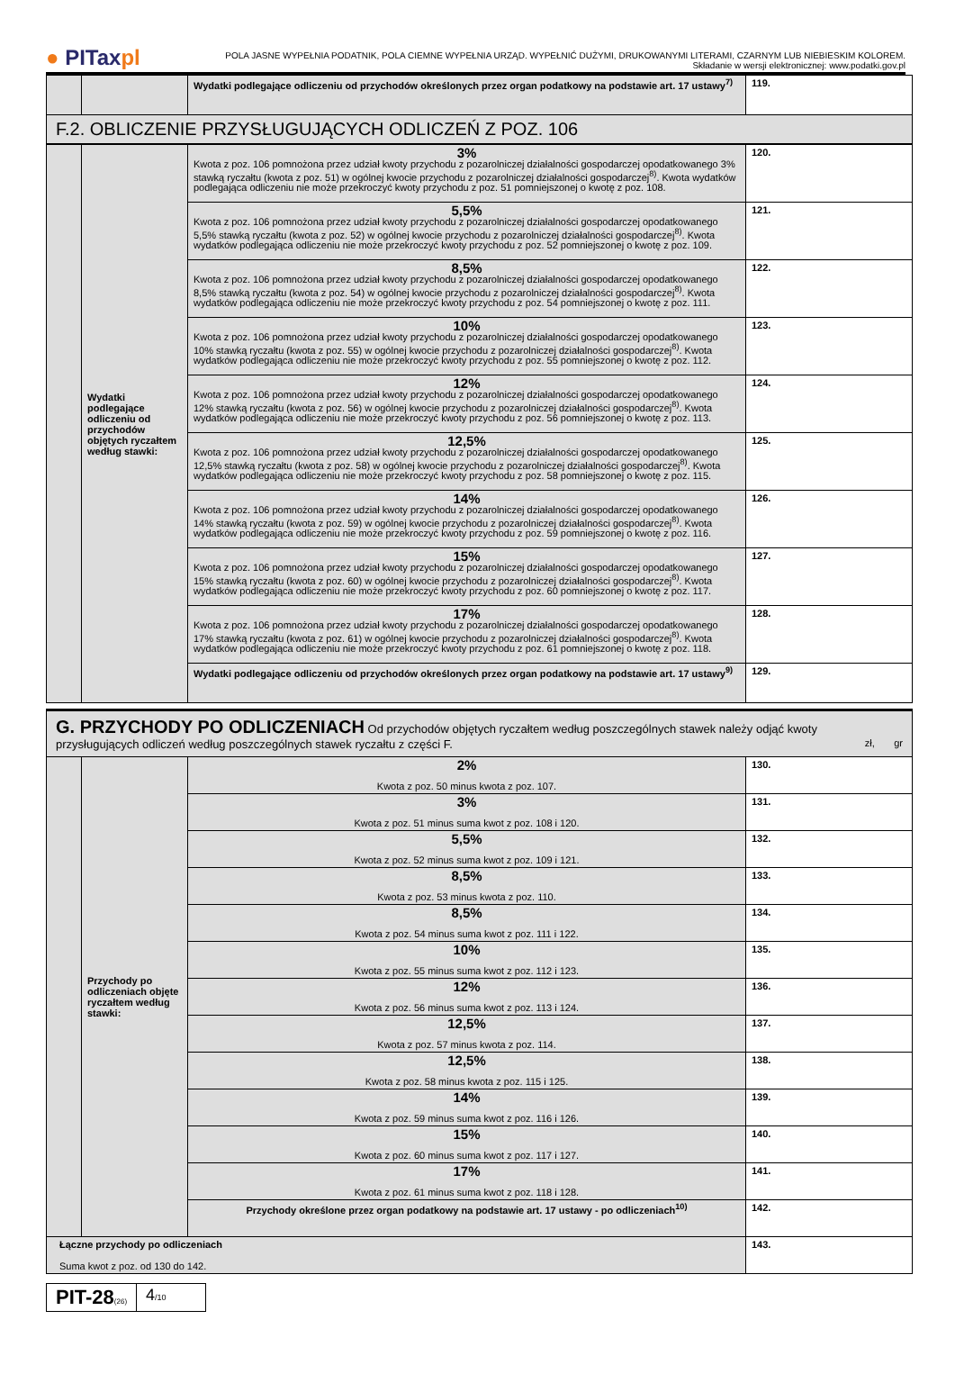● PITaxpl
POLA JASNE WYPEŁNIA PODATNIK, POLA CIEMNE WYPEŁNIA URZĄD. WYPEŁNIĆ DUŻYMI, DRUKOWANYMI LITERAMI, CZARNYM LUB NIEBIESKIM KOLOREM.
Składanie w wersji elektronicznej: www.podatki.gov.pl
| | | Wydatki podlegające odliczeniu od przychodów określonych przez organ podatkowy na podstawie art. 17 ustawy<sup>7)</sup> | 119. |
F.2. OBLICZENIE PRZYSŁUGUJĄCYCH ODLICZEŃ Z POZ. 106
| | Wydatki podlegające odliczeniu od przychodów objętych ryczałtem według stawki: | 3% Kwota z poz. 106 pomnożona przez udział kwoty przychodu z pozarolniczej działalności gospodarczej opodatkowanego 3% stawką ryczałtu (kwota z poz. 51) w ogólnej kwocie przychodu z pozarolniczej działalności gospodarczej<sup>8)</sup>. Kwota wydatków podlegająca odliczeniu nie może przekroczyć kwoty przychodu z poz. 51 pomniejszonej o kwotę z poz. 108. | 120. |
| | | 5,5% Kwota z poz. 106 pomnożona przez udział kwoty przychodu z pozarolniczej działalności gospodarczej opodatkowanego 5,5% stawką ryczałtu (kwota z poz. 52) w ogólnej kwocie przychodu z pozarolniczej działalności gospodarczej<sup>8)</sup>. Kwota wydatków podlegająca odliczeniu nie może przekroczyć kwoty przychodu z poz. 52 pomniejszonej o kwotę z poz. 109. | 121. |
| | | 8,5% Kwota z poz. 106 pomnożona przez udział kwoty przychodu z pozarolniczej działalności gospodarczej opodatkowanego 8,5% stawką ryczałtu (kwota z poz. 54) w ogólnej kwocie przychodu z pozarolniczej działalności gospodarczej<sup>8)</sup>. Kwota wydatków podlegająca odliczeniu nie może przekroczyć kwoty przychodu z poz. 54 pomniejszonej o kwotę z poz. 111. | 122. |
| | | 10% Kwota z poz. 106 pomnożona przez udział kwoty przychodu z pozarolniczej działalności gospodarczej opodatkowanego 10% stawką ryczałtu (kwota z poz. 55) w ogólnej kwocie przychodu z pozarolniczej działalności gospodarczej<sup>8)</sup>. Kwota wydatków podlegająca odliczeniu nie może przekroczyć kwoty przychodu z poz. 55 pomniejszonej o kwotę z poz. 112. | 123. |
| | | 12% Kwota z poz. 106 pomnożona przez udział kwoty przychodu z pozarolniczej działalności gospodarczej opodatkowanego 12% stawką ryczałtu (kwota z poz. 56) w ogólnej kwocie przychodu z pozarolniczej działalności gospodarczej<sup>8)</sup>. Kwota wydatków podlegająca odliczeniu nie może przekroczyć kwoty przychodu z poz. 56 pomniejszonej o kwotę z poz. 113. | 124. |
| | | 12,5% Kwota z poz. 106 pomnożona przez udział kwoty przychodu z pozarolniczej działalności gospodarczej opodatkowanego 12,5% stawką ryczałtu (kwota z poz. 58) w ogólnej kwocie przychodu z pozarolniczej działalności gospodarczej<sup>8)</sup>. Kwota wydatków podlegająca odliczeniu nie może przekroczyć kwoty przychodu z poz. 58 pomniejszonej o kwotę z poz. 115. | 125. |
| | | 14% Kwota z poz. 106 pomnożona przez udział kwoty przychodu z pozarolniczej działalności gospodarczej opodatkowanego 14% stawką ryczałtu (kwota z poz. 59) w ogólnej kwocie przychodu z pozarolniczej działalności gospodarczej<sup>8)</sup>. Kwota wydatków podlegająca odliczeniu nie może przekroczyć kwoty przychodu z poz. 59 pomniejszonej o kwotę z poz. 116. | 126. |
| | | 15% Kwota z poz. 106 pomnożona przez udział kwoty przychodu z pozarolniczej działalności gospodarczej opodatkowanego 15% stawką ryczałtu (kwota z poz. 60) w ogólnej kwocie przychodu z pozarolniczej działalności gospodarczej<sup>8)</sup>. Kwota wydatków podlegająca odliczeniu nie może przekroczyć kwoty przychodu z poz. 60 pomniejszonej o kwotę z poz. 117. | 127. |
| | | 17% Kwota z poz. 106 pomnożona przez udział kwoty przychodu z pozarolniczej działalności gospodarczej opodatkowanego 17% stawką ryczałtu (kwota z poz. 61) w ogólnej kwocie przychodu z pozarolniczej działalności gospodarczej<sup>8)</sup>. Kwota wydatków podlegająca odliczeniu nie może przekroczyć kwoty przychodu z poz. 61 pomniejszonej o kwotę z poz. 118. | 128. |
| | | Wydatki podlegające odliczeniu od przychodów określonych przez organ podatkowy na podstawie art. 17 ustawy<sup>9)</sup> | 129. |
G. PRZYCHODY PO ODLICZENIACH Od przychodów objętych ryczałtem według poszczególnych stawek należy odjąć kwoty przysługujących odliczeń według poszczególnych stawek ryczałtu z części F. zł, gr
| | Przychody po odliczeniach objęte ryczałtem według stawki: | 2% Kwota z poz. 50 minus kwota z poz. 107. | 130. |
| | | 3% Kwota z poz. 51 minus suma kwot z poz. 108 i 120. | 131. |
| | | 5,5% Kwota z poz. 52 minus suma kwot z poz. 109 i 121. | 132. |
| | | 8,5% Kwota z poz. 53 minus kwota z poz. 110. | 133. |
| | | 8,5% Kwota z poz. 54 minus suma kwot z poz. 111 i 122. | 134. |
| | | 10% Kwota z poz. 55 minus suma kwot z poz. 112 i 123. | 135. |
| | | 12% Kwota z poz. 56 minus suma kwot z poz. 113 i 124. | 136. |
| | | 12,5% Kwota z poz. 57 minus kwota z poz. 114. | 137. |
| | | 12,5% Kwota z poz. 58 minus kwota z poz. 115 i 125. | 138. |
| | | 14% Kwota z poz. 59 minus suma kwot z poz. 116 i 126. | 139. |
| | | 15% Kwota z poz. 60 minus suma kwot z poz. 117 i 127. | 140. |
| | | 17% Kwota z poz. 61 minus suma kwot z poz. 118 i 128. | 141. |
| | | Przychody określone przez organ podatkowy na podstawie art. 17 ustawy - po odliczeniach<sup>10)</sup> | 142. |
| Łączne przychody po odliczeniach Suma kwot z poz. od 130 do 142. | | | 143. |
PIT-28(26)
4/10